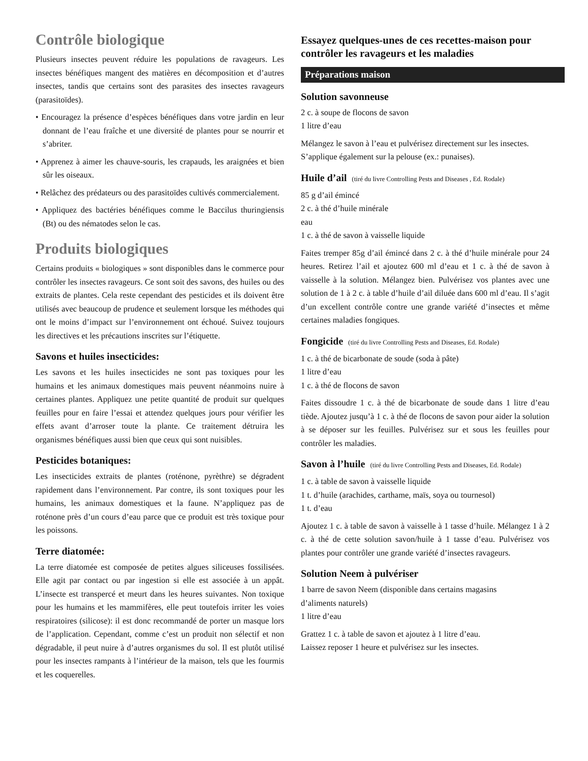Contrôle biologique
Plusieurs insectes peuvent réduire les populations de ravageurs. Les insectes bénéfiques mangent des matières en décomposition et d’autres insectes, tandis que certains sont des parasites des insectes ravageurs (parasitoïdes).
• Encouragez la présence d’espèces bénéfiques dans votre jardin en leur donnant de l’eau fraîche et une diversité de plantes pour se nourrir et s’abriter.
• Apprenez à aimer les chauve-souris, les crapauds, les araignées et bien sûr les oiseaux.
• Relâchez des prédateurs ou des parasitoïdes cultivés commercialement.
• Appliquez des bactéries bénéfiques comme le Baccilus thuringiensis (Bt) ou des nématodes selon le cas.
Produits biologiques
Certains produits « biologiques » sont disponibles dans le commerce pour contrôler les insectes ravageurs. Ce sont soit des savons, des huiles ou des extraits de plantes. Cela reste cependant des pesticides et ils doivent être utilisés avec beaucoup de prudence et seulement lorsque les méthodes qui ont le moins d’impact sur l’environnement ont échoué. Suivez toujours les directives et les précautions inscrites sur l’étiquette.
Savons et huiles insecticides:
Les savons et les huiles insecticides ne sont pas toxiques pour les humains et les animaux domestiques mais peuvent néanmoins nuire à certaines plantes. Appliquez une petite quantité de produit sur quelques feuilles pour en faire l’essai et attendez quelques jours pour vérifier les effets avant d’arroser toute la plante. Ce traitement détruira les organismes bénéfiques aussi bien que ceux qui sont nuisibles.
Pesticides botaniques:
Les insecticides extraits de plantes (roténone, pyrèthre) se dégradent rapidement dans l’environnement. Par contre, ils sont toxiques pour les humains, les animaux domestiques et la faune. N’appliquez pas de roténone près d’un cours d’eau parce que ce produit est très toxique pour les poissons.
Terre diatomée:
La terre diatomée est composée de petites algues siliceuses fossilisées. Elle agit par contact ou par ingestion si elle est associée à un appât. L’insecte est transpercé et meurt dans les heures suivantes. Non toxique pour les humains et les mammifères, elle peut toutefois irriter les voies respiratoires (silicose): il est donc recommandé de porter un masque lors de l’application. Cependant, comme c’est un produit non sélectif et non dégradable, il peut nuire à d’autres organismes du sol. Il est plutôt utilisé pour les insectes rampants à l’intérieur de la maison, tels que les fourmis et les coquerelles.
Essayez quelques-unes de ces recettes-maison pour contrôler les ravageurs et les maladies
Préparations maison
Solution savonneuse
2 c. à soupe de flocons de savon
1 litre d’eau
Mélangez le savon à l’eau et pulvérisez directement sur les insectes. S’applique également sur la pelouse (ex.: punaises).
Huile d’ail (tiré du livre Controlling Pests and Diseases , Ed. Rodale)
85 g d’ail émincé
2 c. à thé d’huile minérale
eau
1 c. à thé de savon à vaisselle liquide
Faites tremper 85g d’ail émincé dans 2 c. à thé d’huile minérale pour 24 heures. Retirez l’ail et ajoutez 600 ml d’eau et 1 c. à thé de savon à vaisselle à la solution. Mélangez bien. Pulvérisez vos plantes avec une solution de 1 à 2 c. à table d’huile d’ail diluée dans 600 ml d’eau. Il s’agit d’un excellent contrôle contre une grande variété d’insectes et même certaines maladies fongiques.
Fongicide (tiré du livre Controlling Pests and Diseases, Ed. Rodale)
1 c. à thé de bicarbonate de soude (soda à pâte)
1 litre d’eau
1 c. à thé de flocons de savon
Faites dissoudre 1 c. à thé de bicarbonate de soude dans 1 litre d’eau tiède. Ajoutez jusqu’à 1 c. à thé de flocons de savon pour aider la solution à se déposer sur les feuilles. Pulvérisez sur et sous les feuilles pour contrôler les maladies.
Savon à l’huile (tiré du livre Controlling Pests and Diseases, Ed. Rodale)
1 c. à table de savon à vaisselle liquide
1 t. d’huile (arachides, carthame, maïs, soya ou tournesol)
1 t. d’eau
Ajoutez 1 c. à table de savon à vaisselle à 1 tasse d’huile. Mélangez 1 à 2 c. à thé de cette solution savon/huile à 1 tasse d’eau. Pulvérisez vos plantes pour contrôler une grande variété d’insectes ravageurs.
Solution Neem à pulvériser
1 barre de savon Neem (disponible dans certains magasins
d’aliments naturels)
1 litre d’eau
Grattez 1 c. à table de savon et ajoutez à 1 litre d’eau.
Laissez reposer 1 heure et pulvérisez sur les insectes.